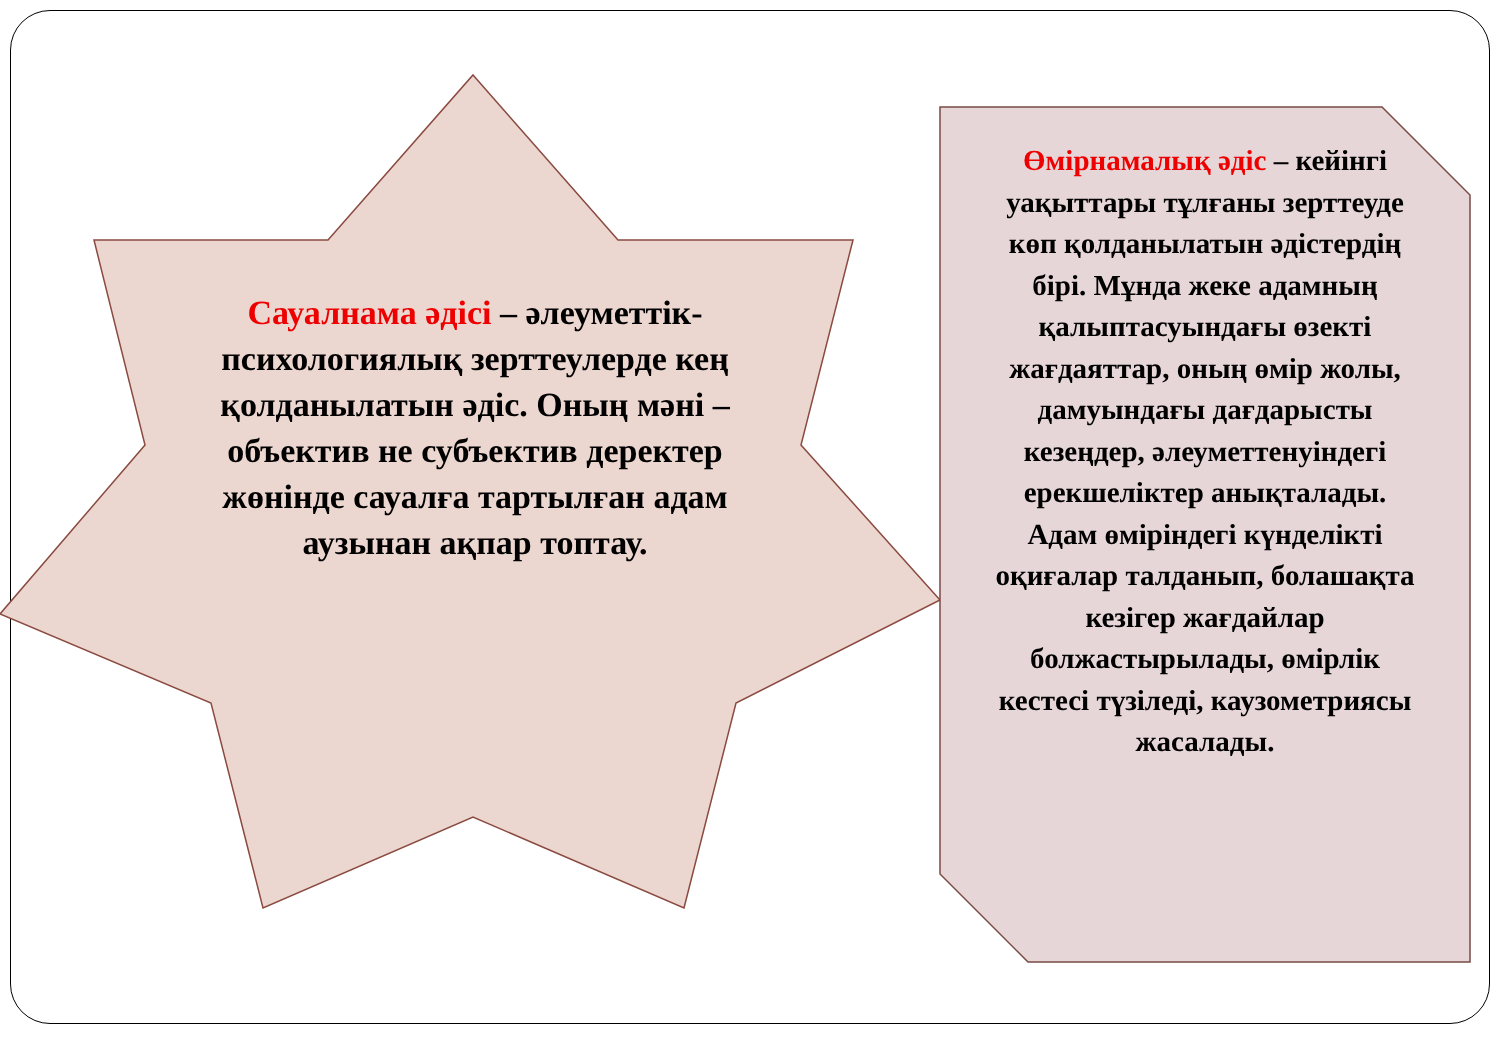Сауалнама әдісі – әлеуметтік-психологиялық зерттеулерде кең қолданылатын әдіс. Оның мәні – объектив не субъектив деректер жөнінде сауалға тартылған адам аузынан ақпар топтау.
Өмірнамалық әдіс – кейінгі уақыттары тұлғаны зерттеуде көп қолданылатын әдістердің бірі. Мұнда жеке адамның қалыптасуындағы өзекті жағдаяттар, оның өмір жолы, дамуындағы дағдарысты кезеңдер, әлеуметтенуіндегі ерекшеліктер анықталады. Адам өміріндегі күнделікті оқиғалар талданып, болашақта кезігер жағдайлар болжастырылады, өмірлік кестесі түзіледі, каузометриясы жасалады.